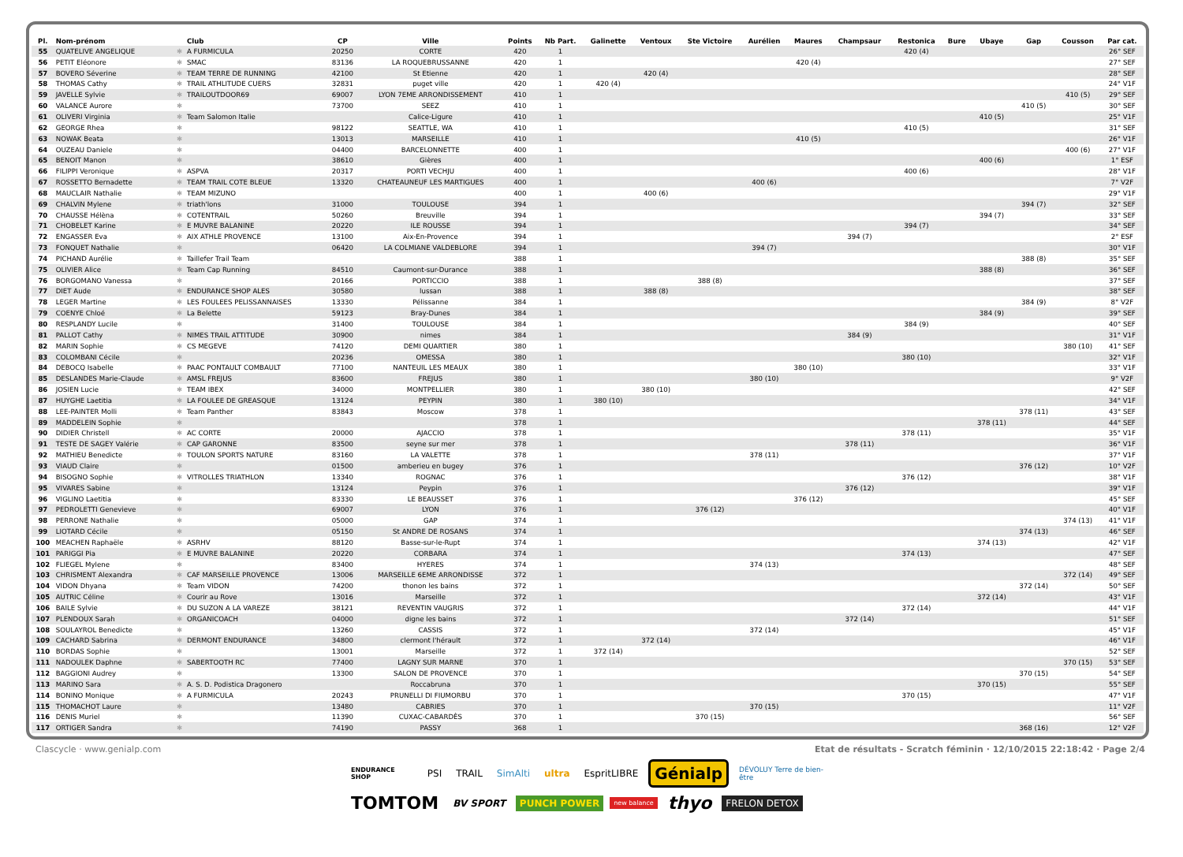| Pl. | Nom-prénom | | Club | CP | Ville | Points | Nb Part. | Galinette | Ventoux | Ste Victoire | Aurélien | Maures | Champsaur | Restonica | Bure | Ubaye | Gap | Cousson | Par cat. |
| --- | --- | --- | --- | --- | --- | --- | --- | --- | --- | --- | --- | --- | --- | --- | --- | --- | --- | --- | --- |
| 55 | QUATELIVE ANGELIQUE | ✱ | A FURMICULA | 20250 | CORTE | 420 | 1 | | | | | | | 420 (4) | | | | | 26° SEF |
| 56 | PETIT Eléonore | ✱ | SMAC | 83136 | LA ROQUEBRUSSANNE | 420 | 1 | | | | | 420 (4) | | | | | | | 27° SEF |
| 57 | BOVERO Séverine | ✱ | TEAM TERRE DE RUNNING | 42100 | St Etienne | 420 | 1 | | 420 (4) | | | | | | | | | | 28° SEF |
| 58 | THOMAS Cathy | ✱ | TRAIL ATHLITUDE CUERS | 32831 | puget ville | 420 | 1 | 420 (4) | | | | | | | | | | | 24° V1F |
| 59 | JAVELLE Sylvie | ✱ | TRAILOUTDOOR69 | 69007 | LYON 7EME ARRONDISSEMENT | 410 | 1 | | | | | | | | | | | 410 (5) | 29° SEF |
| 60 | VALANCE Aurore | ✱ | | 73700 | SEEZ | 410 | 1 | | | | | | | | | | 410 (5) | | 30° SEF |
| 61 | OLIVERI Virginia | ✱ | Team Salomon Italie | | Calice-Ligure | 410 | 1 | | | | | | | | | 410 (5) | | | 25° V1F |
| 62 | GEORGE Rhea | ✱ | | 98122 | SEATTLE, WA | 410 | 1 | | | | | | | 410 (5) | | | | | 31° SEF |
| 63 | NOWAK Beata | ✱ | | 13013 | MARSEILLE | 410 | 1 | | | | | 410 (5) | | | | | | | 26° V1F |
| 64 | OUZEAU Daniele | ✱ | | 04400 | BARCELONNETTE | 400 | 1 | | | | | | | | | | | 400 (6) | 27° V1F |
| 65 | BENOIT Manon | ✱ | | 38610 | Gières | 400 | 1 | | | | | | | | | 400 (6) | | | 1° ESF |
| 66 | FILIPPI Veronique | ✱ | ASPVA | 20317 | PORTI VECHJU | 400 | 1 | | | | | | | 400 (6) | | | | | 28° V1F |
| 67 | ROSSETTO Bernadette | ✱ | TEAM TRAIL COTE BLEUE | 13320 | CHATEAUNEUF LES MARTIGUES | 400 | 1 | | | | 400 (6) | | | | | | | | 7° V2F |
| 68 | MAUCLAIR Nathalie | ✱ | TEAM MIZUNO | | | 400 | 1 | | 400 (6) | | | | | | | | | | 29° V1F |
| 69 | CHALVIN Mylene | ✱ | triath'lons | 31000 | TOULOUSE | 394 | 1 | | | | | | | | | | 394 (7) | | 32° SEF |
| 70 | CHAUSSE Hélèna | ✱ | COTENTRAIL | 50260 | Breuville | 394 | 1 | | | | | | | | | 394 (7) | | | 33° SEF |
| 71 | CHOBELET Karine | ✱ | E MUVRE BALANINE | 20220 | ILE ROUSSE | 394 | 1 | | | | | | | 394 (7) | | | | | 34° SEF |
| 72 | ENGASSER Eva | ✱ | AIX ATHLE PROVENCE | 13100 | Aix-En-Provence | 394 | 1 | | | | | | 394 (7) | | | | | | 2° ESF |
| 73 | FONQUET Nathalie | ✱ | | 06420 | LA COLMIANE VALDEBLORE | 394 | 1 | | | | 394 (7) | | | | | | | | 30° V1F |
| 74 | PICHAND Aurélie | ✱ | Taillefer Trail Team | | | 388 | 1 | | | | | | | | | | 388 (8) | | 35° SEF |
| 75 | OLIVIER Alice | ✱ | Team Cap Running | 84510 | Caumont-sur-Durance | 388 | 1 | | | | | | | | | 388 (8) | | | 36° SEF |
| 76 | BORGOMANO Vanessa | ✱ | | 20166 | PORTICCIO | 388 | 1 | | | 388 (8) | | | | | | | | | 37° SEF |
| 77 | DIET Aude | ✱ | ENDURANCE SHOP ALES | 30580 | lussan | 388 | 1 | | 388 (8) | | | | | | | | | | 38° SEF |
| 78 | LEGER Martine | ✱ | LES FOULEES PELISSANNAISES | 13330 | Pélissanne | 384 | 1 | | | | | | | | | | 384 (9) | | 8° V2F |
| 79 | COENYE Chloé | ✱ | La Belette | 59123 | Bray-Dunes | 384 | 1 | | | | | | | | | 384 (9) | | | 39° SEF |
| 80 | RESPLANDY Lucile | ✱ | | 31400 | TOULOUSE | 384 | 1 | | | | | | | 384 (9) | | | | | 40° SEF |
| 81 | PALLOT Cathy | ✱ | NIMES TRAIL ATTITUDE | 30900 | nimes | 384 | 1 | | | | | | 384 (9) | | | | | | 31° V1F |
| 82 | MARIN Sophie | ✱ | CS MEGEVE | 74120 | DEMI QUARTIER | 380 | 1 | | | | | | | | | | | 380 (10) | 41° SEF |
| 83 | COLOMBANI Cécile | ✱ | | 20236 | OMESSA | 380 | 1 | | | | | | | 380 (10) | | | | | 32° V1F |
| 84 | DEBOCQ Isabelle | ✱ | PAAC PONTAULT COMBAULT | 77100 | NANTEUIL LES MEAUX | 380 | 1 | | | | | 380 (10) | | | | | | | 33° V1F |
| 85 | DESLANDES Marie-Claude | ✱ | AMSL FREJUS | 83600 | FREJUS | 380 | 1 | | | | 380 (10) | | | | | | | | 9° V2F |
| 86 | JOSIEN Lucie | ✱ | TEAM IBEX | 34000 | MONTPELLIER | 380 | 1 | | 380 (10) | | | | | | | | | | 42° SEF |
| 87 | HUYGHE Laetitia | ✱ | LA FOULEE DE GREASQUE | 13124 | PEYPIN | 380 | 1 | 380 (10) | | | | | | | | | | | 34° V1F |
| 88 | LEE-PAINTER Molli | ✱ | Team Panther | 83843 | Moscow | 378 | 1 | | | | | | | | | | 378 (11) | | 43° SEF |
| 89 | MADDELEIN Sophie | ✱ | | | | 378 | 1 | | | | | | | | | 378 (11) | | | 44° SEF |
| 90 | DIDIER Christell | ✱ | AC CORTE | 20000 | AJACCIO | 378 | 1 | | | | | | | 378 (11) | | | | | 35° V1F |
| 91 | TESTE DE SAGEY Valérie | ✱ | CAP GARONNE | 83500 | seyne sur mer | 378 | 1 | | | | | | 378 (11) | | | | | | 36° V1F |
| 92 | MATHIEU Benedicte | ✱ | TOULON SPORTS NATURE | 83160 | LA VALETTE | 378 | 1 | | | | 378 (11) | | | | | | | | 37° V1F |
| 93 | VIAUD Claire | ✱ | | 01500 | amberieu en bugey | 376 | 1 | | | | | | | | | | 376 (12) | | 10° V2F |
| 94 | BISOGNO Sophie | ✱ | VITROLLES TRIATHLON | 13340 | ROGNAC | 376 | 1 | | | | | | | 376 (12) | | | | | 38° V1F |
| 95 | VIVARES Sabine | ✱ | | 13124 | Peypin | 376 | 1 | | | | | | 376 (12) | | | | | | 39° V1F |
| 96 | VIGLINO Laetitia | ✱ | | 83330 | LE BEAUSSET | 376 | 1 | | | | | 376 (12) | | | | | | | 45° SEF |
| 97 | PEDROLETTI Genevieve | ✱ | | 69007 | LYON | 376 | 1 | | | 376 (12) | | | | | | | | | 40° V1F |
| 98 | PERRONE Nathalie | ✱ | | 05000 | GAP | 374 | 1 | | | | | | | | | | | 374 (13) | 41° V1F |
| 99 | LIOTARD Cécile | ✱ | | 05150 | St ANDRE DE ROSANS | 374 | 1 | | | | | | | | | | 374 (13) | | 46° SEF |
| 100 | MEACHEN Raphaële | ✱ | ASRHV | 88120 | Basse-sur-le-Rupt | 374 | 1 | | | | | | | | | 374 (13) | | | 42° V1F |
| 101 | PARIGGI Pia | ✱ | E MUVRE BALANINE | 20220 | CORBARA | 374 | 1 | | | | | | | 374 (13) | | | | | 47° SEF |
| 102 | FLIEGEL Mylene | ✱ | | 83400 | HYERES | 374 | 1 | | | | 374 (13) | | | | | | | | 48° SEF |
| 103 | CHRISMENT Alexandra | ✱ | CAF MARSEILLE PROVENCE | 13006 | MARSEILLE 6EME ARRONDISSE | 372 | 1 | | | | | | | | | | | 372 (14) | 49° SEF |
| 104 | VIDON Dhyana | ✱ | Team VIDON | 74200 | thonon les bains | 372 | 1 | | | | | | | | | | 372 (14) | | 50° SEF |
| 105 | AUTRIC Céline | ✱ | Courir au Rove | 13016 | Marseille | 372 | 1 | | | | | | | | | 372 (14) | | | 43° V1F |
| 106 | BAILE Sylvie | ✱ | DU SUZON A LA VAREZE | 38121 | REVENTIN VAUGRIS | 372 | 1 | | | | | | | 372 (14) | | | | | 44° V1F |
| 107 | PLENDOUX Sarah | ✱ | ORGANICOACH | 04000 | digne les bains | 372 | 1 | | | | | | 372 (14) | | | | | | 51° SEF |
| 108 | SOULAYROL Benedicte | ✱ | | 13260 | CASSIS | 372 | 1 | | | | 372 (14) | | | | | | | | 45° V1F |
| 109 | CACHARD Sabrina | ✱ | DERMONT ENDURANCE | 34800 | clermont l'hérault | 372 | 1 | | 372 (14) | | | | | | | | | | 46° V1F |
| 110 | BORDAS Sophie | ✱ | | 13001 | Marseille | 372 | 1 | 372 (14) | | | | | | | | | | | 52° SEF |
| 111 | NADOULEK Daphne | ✱ | SABERTOOTH RC | 77400 | LAGNY SUR MARNE | 370 | 1 | | | | | | | | | | | 370 (15) | 53° SEF |
| 112 | BAGGIONI Audrey | ✱ | | 13300 | SALON DE PROVENCE | 370 | 1 | | | | | | | | | | 370 (15) | | 54° SEF |
| 113 | MARINO Sara | ✱ | A. S. D. Podistica Dragonero | | Roccabruna | 370 | 1 | | | | | | | | | 370 (15) | | | 55° SEF |
| 114 | BONINO Monique | ✱ | A FURMICULA | 20243 | PRUNELLI DI FIUMORBU | 370 | 1 | | | | | | | 370 (15) | | | | | 47° V1F |
| 115 | THOMACHOT Laure | ✱ | | 13480 | CABRIES | 370 | 1 | | | | 370 (15) | | | | | | | | 11° V2F |
| 116 | DENIS Muriel | ✱ | | 11390 | CUXAC-CABARDÈS | 370 | 1 | | | 370 (15) | | | | | | | | | 56° SEF |
| 117 | ORTIGER Sandra | ✱ | | 74190 | PASSY | 368 | 1 | | | | | | | | | | 368 (16) | | 12° V2F |
Clascycle · www.genialp.com Etat de résultats - Scratch féminin · 12/10/2015 22:18:42 · Page 2/4
ENDURANCE SHOP PSI TRAIL SimAlti ultra EspritLIBRE Génialp DÉVOLUY Terre de bien-être
TOMTOM BV SPORT PUNCH POWER new balance thyo FRELON DETOX